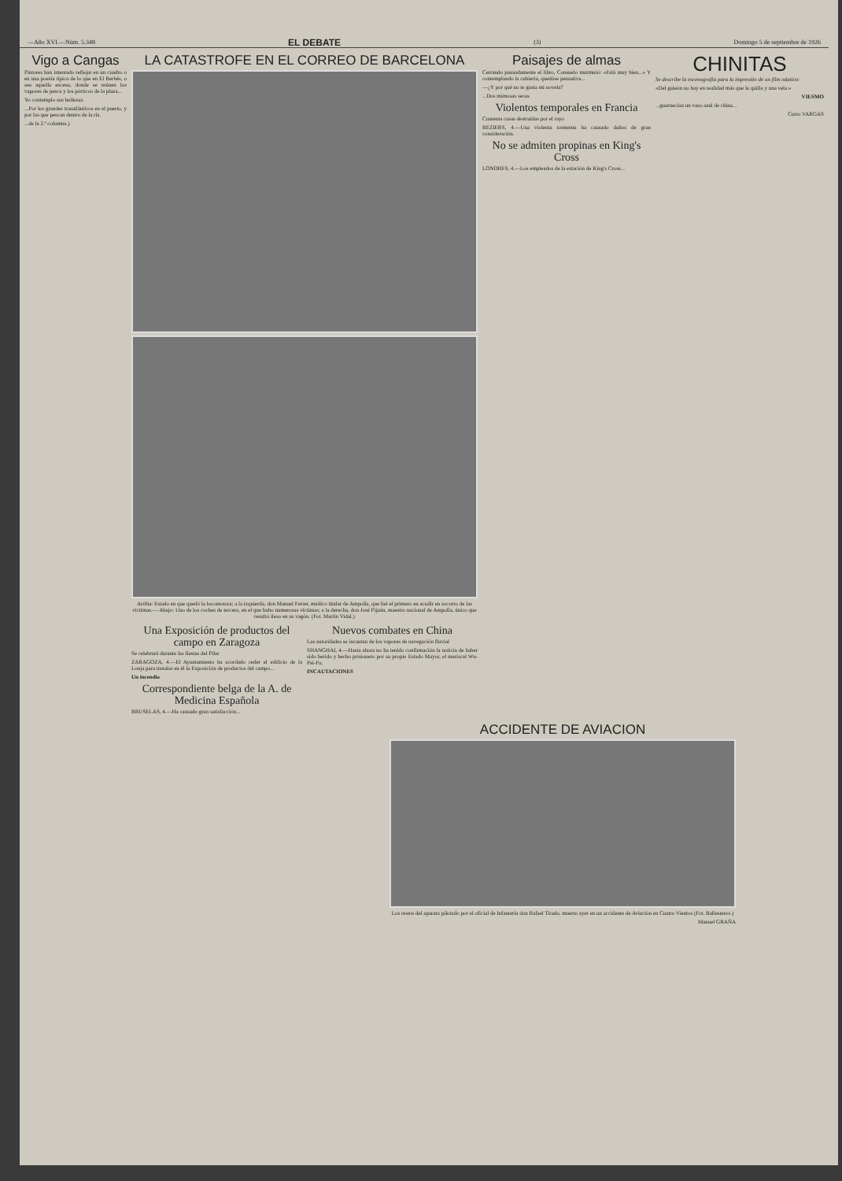—Año XVI.—Núm. 5.348 EL DEBATE (3) Domingo 5 de septiembre de 1926
Vigo a Cangas
Pintores han intentado reflejar en un cuadro o en una poesía típica de lo que en El Berbés, o sea aquella escena, donde se reúnen los vapores de pesca y los pórticos de la plaza...
Yo contemplo sus bellezas.
...Por los grandes trasatlánticos en el puerto, y por las que pescan dentro de la ría.
...de la 2.ª columna.)
LA CATASTROFE EN EL CORREO DE BARCELONA
Arriba: Estado en que quedó la locomotora; a la izquierda, don Manuel Ferrer, médico titular de Ampolla, que fué el primero en acudir en socorro de las víctimas.— Abajo: Uno de los coches de tercera, en el que hubo numerosas víctimas; a la derecha, don José Pijuán, maestro nacional de Ampolla, único que resultó ileso en su vagón. (Fot. Martín Vidal.)
Una Exposición de productos del campo en Zaragoza
Se celebrará durante las fiestas del Pilar
ZARAGOZA, 4.—El Ayuntamiento ha acordado ceder el edificio de la Lonja para instalar en él la Exposición de productos del campo...
Un incendio
Correspondiente belga de la A. de Medicina Española
BRUSELAS, 4.—Ha causado gran satisfacción...
Nuevos combates en China
Las autoridades se incautan de los vapores de navegación fluvial
SHANGHAI, 4.—Hasta ahora no ha tenido confirmación la noticia de haber sido herido y hecho prisionero por su propio Estado Mayor, el mariscal Wu-Pei-Fu.
INCAUTACIONES
Paisajes de almas
Cerrando pausadamente el libro, Consuelo murmuró: «Está muy bien...» Y contemplando la cubierta, quedóse pensativa...
—¿Y por qué no te gusta mi novela?
...Dos mimosas secas
Violentos temporales en Francia
Cuarenta casas destruídas por el rayo
BEZIERS, 4.—Una violenta tormenta ha causado daños de gran consideración.
No se admiten propinas en King's Cross
LONDRES, 4.—Los empleados de la estación de King's Cross...
CHINITAS
Se describe la escenografía para la impresión de un film náutico:
«Del galeón no hay en realidad más que la quilla y una vela.»
VIESMO
...guarnecían un vaso azul de china...
Curro VARGAS
ACCIDENTE DE AVIACION
Los restos del aparato pilotado por el oficial de Infantería don Rafael Tirado, muerto ayer en un accidente de Aviación en Cuatro Vientos (Fot. Ballesteros.)
Manuel GRAÑA